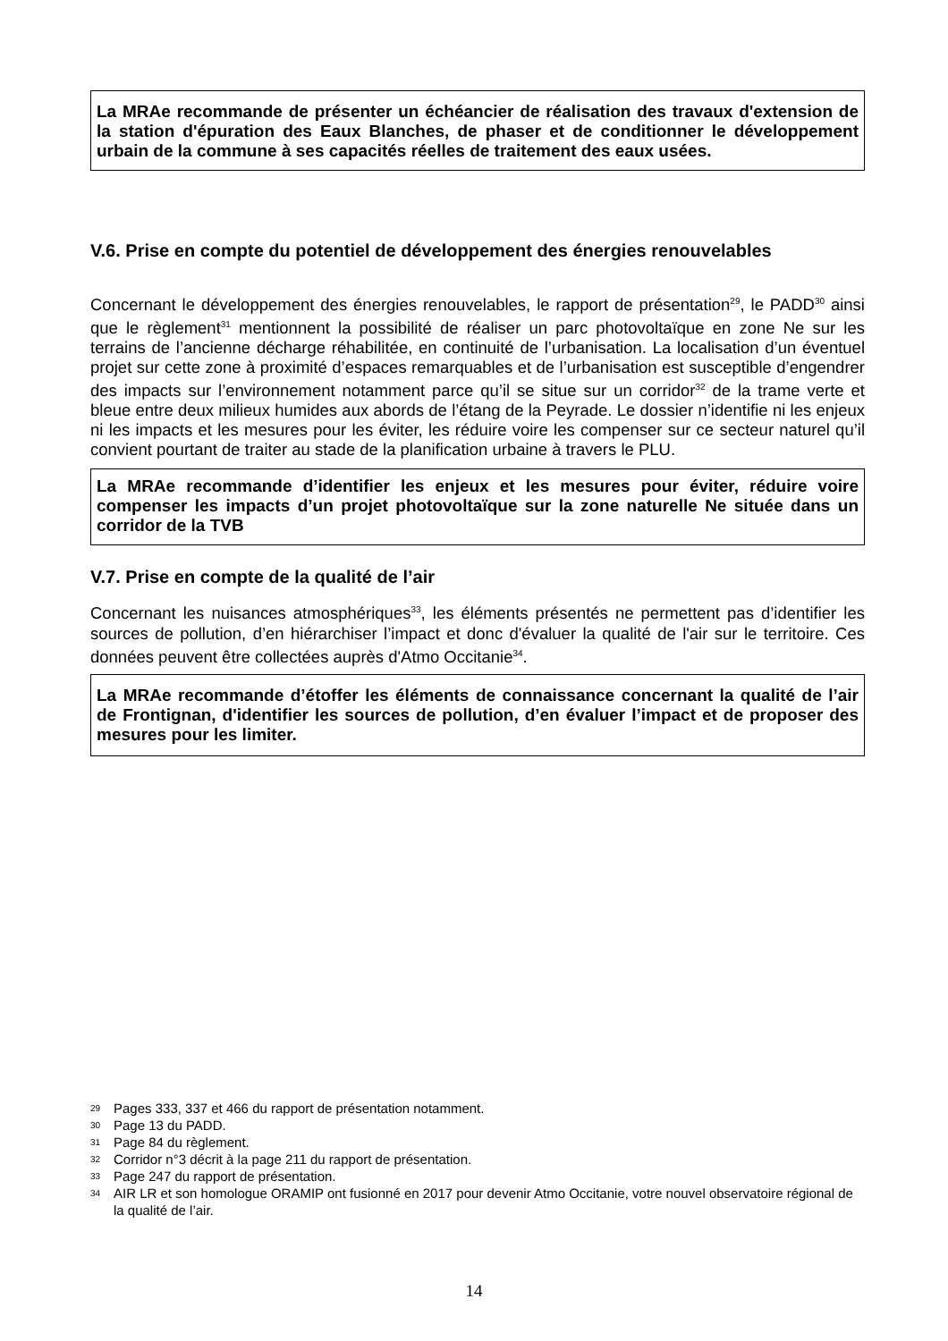La MRAe recommande de présenter un échéancier de réalisation des travaux d'extension de la station d'épuration des Eaux Blanches, de phaser et de conditionner le développement urbain de la commune à ses capacités réelles de traitement des eaux usées.
V.6. Prise en compte du potentiel de développement des énergies renouvelables
Concernant le développement des énergies renouvelables, le rapport de présentation<sup>29</sup>, le PADD<sup>30</sup> ainsi que le règlement<sup>31</sup> mentionnent la possibilité de réaliser un parc photovoltaïque en zone Ne sur les terrains de l’ancienne décharge réhabilitée, en continuité de l’urbanisation. La localisation d’un éventuel projet sur cette zone à proximité d’espaces remarquables et de l’urbanisation est susceptible d’engendrer des impacts sur l’environnement notamment parce qu’il se situe sur un corridor<sup>32</sup> de la trame verte et bleue entre deux milieux humides aux abords de l’étang de la Peyrade. Le dossier n’identifie ni les enjeux ni les impacts et les mesures pour les éviter, les réduire voire les compenser sur ce secteur naturel qu’il convient pourtant de traiter au stade de la planification urbaine à travers le PLU.
La MRAe recommande d’identifier les enjeux et les mesures pour éviter, réduire voire compenser les impacts d’un projet photovoltaïque sur la zone naturelle Ne située dans un corridor de la TVB
V.7. Prise en compte de la qualité de l’air
Concernant les nuisances atmosphériques<sup>33</sup>, les éléments présentés ne permettent pas d’identifier les sources de pollution, d’en hiérarchiser l’impact et donc d'évaluer la qualité de l'air sur le territoire. Ces données peuvent être collectées auprès d'Atmo Occitanie<sup>34</sup>.
La MRAe recommande d’étoffer les éléments de connaissance concernant la qualité de l’air de Frontignan, d'identifier les sources de pollution, d’en évaluer l’impact et de proposer des mesures pour les limiter.
29 Pages 333, 337 et 466 du rapport de présentation notamment.
30 Page 13 du PADD.
31 Page 84 du règlement.
32 Corridor n°3 décrit à la page 211 du rapport de présentation.
33 Page 247 du rapport de présentation.
34 AIR LR et son homologue ORAMIP ont fusionné en 2017 pour devenir Atmo Occitanie, votre nouvel observatoire régional de la qualité de l’air.
14